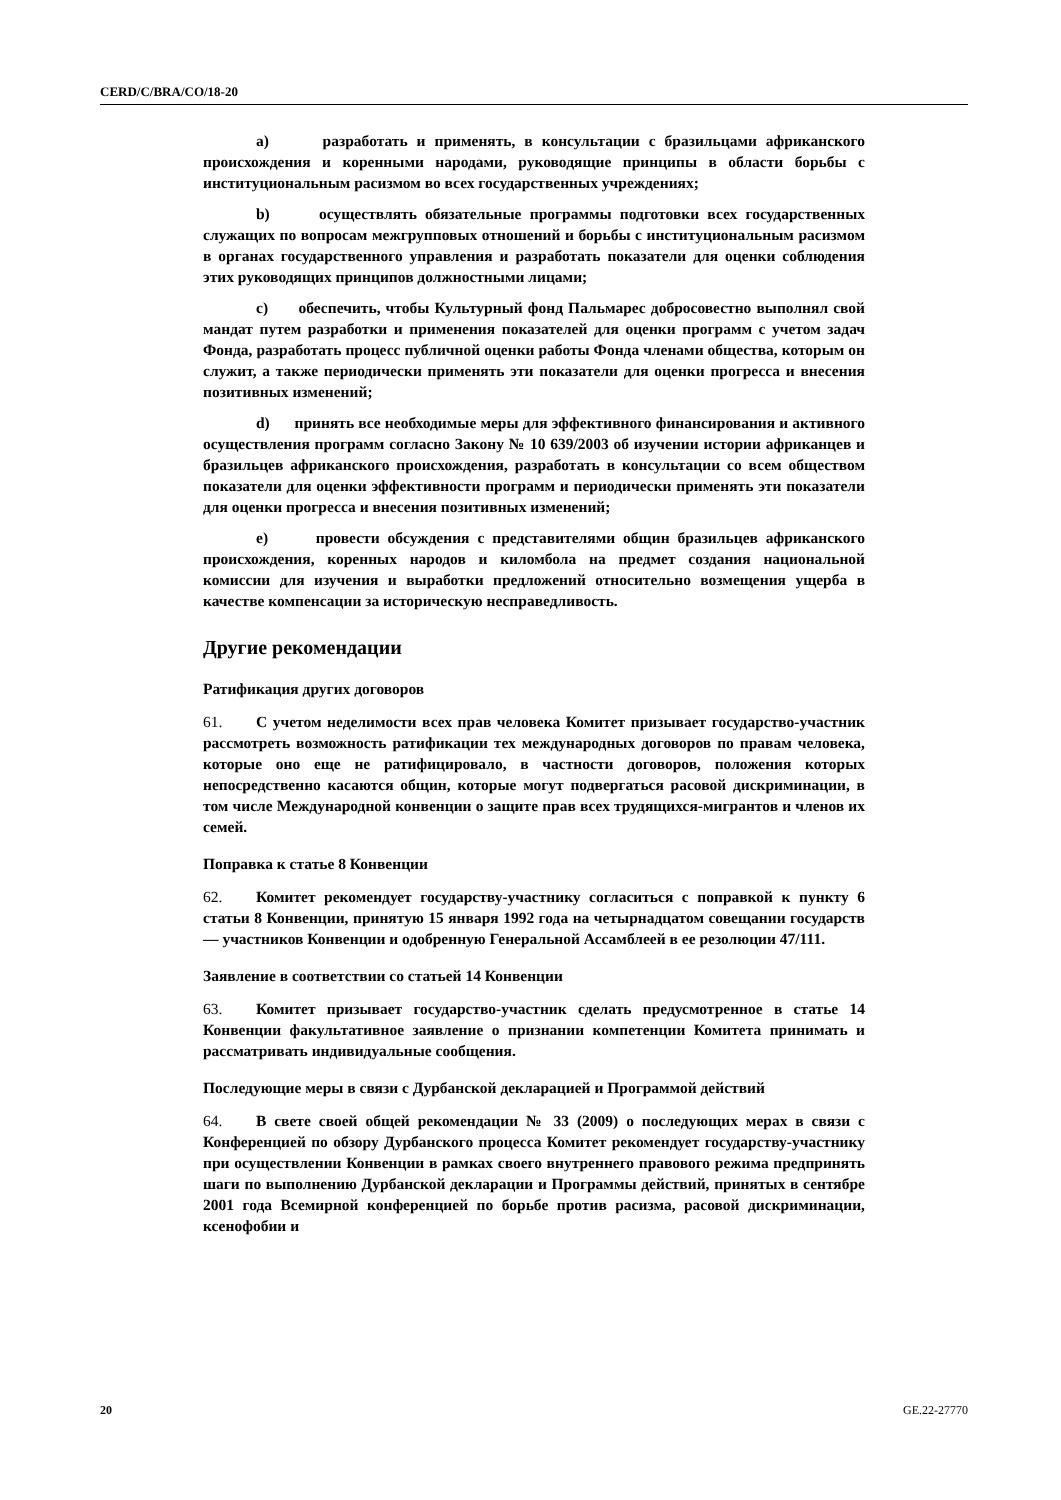CERD/C/BRA/CO/18-20
a) разработать и применять, в консультации с бразильцами африканского происхождения и коренными народами, руководящие принципы в области борьбы с институциональным расизмом во всех государственных учреждениях;
b) осуществлять обязательные программы подготовки всех государственных служащих по вопросам межгрупповых отношений и борьбы с институциональным расизмом в органах государственного управления и разработать показатели для оценки соблюдения этих руководящих принципов должностными лицами;
c) обеспечить, чтобы Культурный фонд Пальмарес добросовестно выполнял свой мандат путем разработки и применения показателей для оценки программ с учетом задач Фонда, разработать процесс публичной оценки работы Фонда членами общества, которым он служит, а также периодически применять эти показатели для оценки прогресса и внесения позитивных изменений;
d) принять все необходимые меры для эффективного финансирования и активного осуществления программ согласно Закону № 10 639/2003 об изучении истории африканцев и бразильцев африканского происхождения, разработать в консультации со всем обществом показатели для оценки эффективности программ и периодически применять эти показатели для оценки прогресса и внесения позитивных изменений;
e) провести обсуждения с представителями общин бразильцев африканского происхождения, коренных народов и киломбола на предмет создания национальной комиссии для изучения и выработки предложений относительно возмещения ущерба в качестве компенсации за историческую несправедливость.
Другие рекомендации
Ратификация других договоров
61. С учетом неделимости всех прав человека Комитет призывает государство-участник рассмотреть возможность ратификации тех международных договоров по правам человека, которые оно еще не ратифицировало, в частности договоров, положения которых непосредственно касаются общин, которые могут подвергаться расовой дискриминации, в том числе Международной конвенции о защите прав всех трудящихся-мигрантов и членов их семей.
Поправка к статье 8 Конвенции
62. Комитет рекомендует государству-участнику согласиться с поправкой к пункту 6 статьи 8 Конвенции, принятую 15 января 1992 года на четырнадцатом совещании государств — участников Конвенции и одобренную Генеральной Ассамблеей в ее резолюции 47/111.
Заявление в соответствии со статьей 14 Конвенции
63. Комитет призывает государство-участник сделать предусмотренное в статье 14 Конвенции факультативное заявление о признании компетенции Комитета принимать и рассматривать индивидуальные сообщения.
Последующие меры в связи с Дурбанской декларацией и Программой действий
64. В свете своей общей рекомендации № 33 (2009) о последующих мерах в связи с Конференцией по обзору Дурбанского процесса Комитет рекомендует государству-участнику при осуществлении Конвенции в рамках своего внутреннего правового режима предпринять шаги по выполнению Дурбанской декларации и Программы действий, принятых в сентябре 2001 года Всемирной конференцией по борьбе против расизма, расовой дискриминации, ксенофобии и
20 GE.22-27770